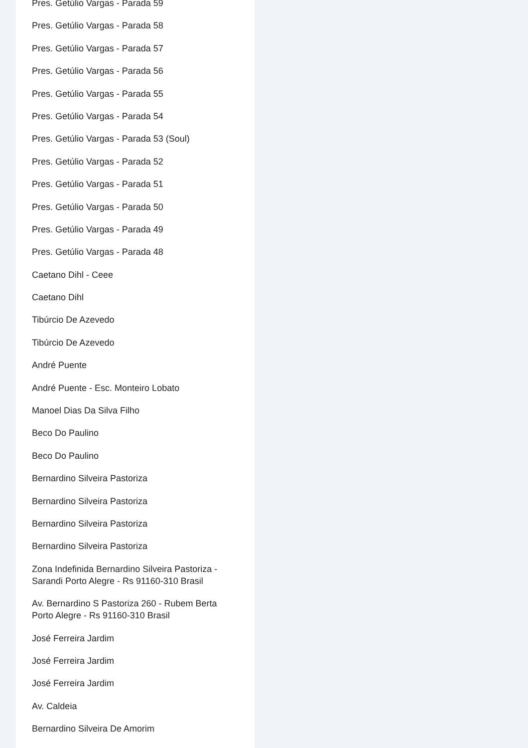Pres. Getúlio Vargas - Parada 59
Pres. Getúlio Vargas - Parada 58
Pres. Getúlio Vargas - Parada 57
Pres. Getúlio Vargas - Parada 56
Pres. Getúlio Vargas - Parada 55
Pres. Getúlio Vargas - Parada 54
Pres. Getúlio Vargas - Parada 53 (Soul)
Pres. Getúlio Vargas - Parada 52
Pres. Getúlio Vargas - Parada 51
Pres. Getúlio Vargas - Parada 50
Pres. Getúlio Vargas - Parada 49
Pres. Getúlio Vargas - Parada 48
Caetano Dihl - Ceee
Caetano Dihl
Tibúrcio De Azevedo
Tibúrcio De Azevedo
André Puente
André Puente - Esc. Monteiro Lobato
Manoel Dias Da Silva Filho
Beco Do Paulino
Beco Do Paulino
Bernardino Silveira Pastoriza
Bernardino Silveira Pastoriza
Bernardino Silveira Pastoriza
Bernardino Silveira Pastoriza
Zona Indefinida Bernardino Silveira Pastoriza - Sarandi Porto Alegre - Rs 91160-310 Brasil
Av. Bernardino S Pastoriza 260 - Rubem Berta Porto Alegre - Rs 91160-310 Brasil
José Ferreira Jardim
José Ferreira Jardim
José Ferreira Jardim
Av. Caldeia
Bernardino Silveira De Amorim